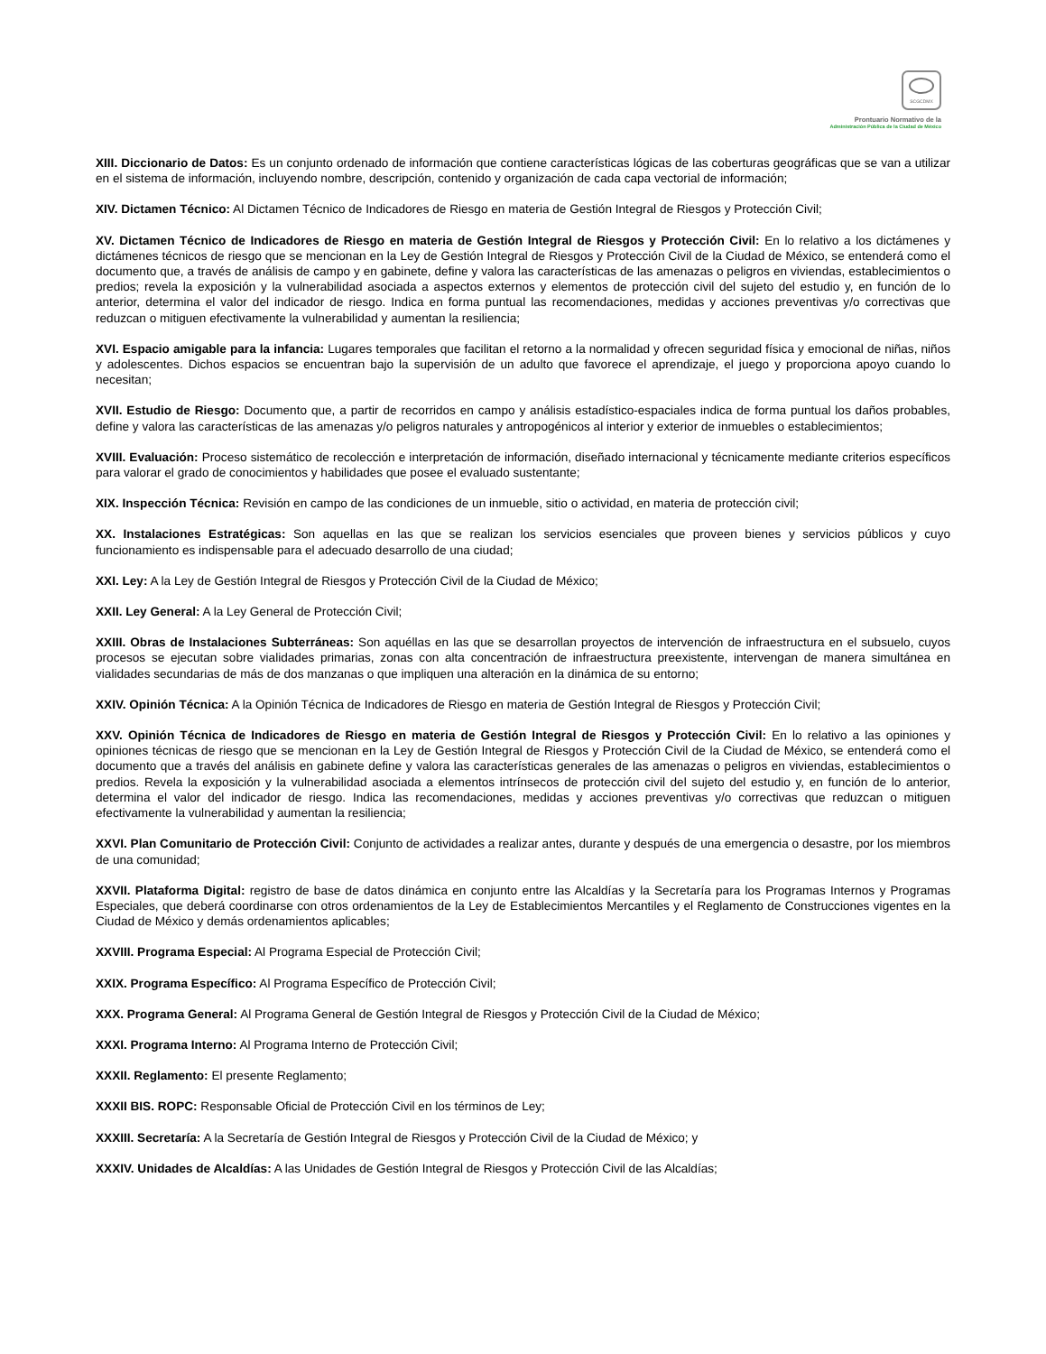SCGCDMX
Prontuario Normativo de la
Administración Pública de la Ciudad de México
XIII. Diccionario de Datos: Es un conjunto ordenado de información que contiene características lógicas de las coberturas geográficas que se van a utilizar en el sistema de información, incluyendo nombre, descripción, contenido y organización de cada capa vectorial de información;
XIV. Dictamen Técnico: Al Dictamen Técnico de Indicadores de Riesgo en materia de Gestión Integral de Riesgos y Protección Civil;
XV. Dictamen Técnico de Indicadores de Riesgo en materia de Gestión Integral de Riesgos y Protección Civil: En lo relativo a los dictámenes y dictámenes técnicos de riesgo que se mencionan en la Ley de Gestión Integral de Riesgos y Protección Civil de la Ciudad de México, se entenderá como el documento que, a través de análisis de campo y en gabinete, define y valora las características de las amenazas o peligros en viviendas, establecimientos o predios; revela la exposición y la vulnerabilidad asociada a aspectos externos y elementos de protección civil del sujeto del estudio y, en función de lo anterior, determina el valor del indicador de riesgo. Indica en forma puntual las recomendaciones, medidas y acciones preventivas y/o correctivas que reduzcan o mitiguen efectivamente la vulnerabilidad y aumentan la resiliencia;
XVI. Espacio amigable para la infancia: Lugares temporales que facilitan el retorno a la normalidad y ofrecen seguridad física y emocional de niñas, niños y adolescentes. Dichos espacios se encuentran bajo la supervisión de un adulto que favorece el aprendizaje, el juego y proporciona apoyo cuando lo necesitan;
XVII. Estudio de Riesgo: Documento que, a partir de recorridos en campo y análisis estadístico-espaciales indica de forma puntual los daños probables, define y valora las características de las amenazas y/o peligros naturales y antropogénicos al interior y exterior de inmuebles o establecimientos;
XVIII. Evaluación: Proceso sistemático de recolección e interpretación de información, diseñado internacional y técnicamente mediante criterios específicos para valorar el grado de conocimientos y habilidades que posee el evaluado sustentante;
XIX. Inspección Técnica: Revisión en campo de las condiciones de un inmueble, sitio o actividad, en materia de protección civil;
XX. Instalaciones Estratégicas: Son aquellas en las que se realizan los servicios esenciales que proveen bienes y servicios públicos y cuyo funcionamiento es indispensable para el adecuado desarrollo de una ciudad;
XXI. Ley: A la Ley de Gestión Integral de Riesgos y Protección Civil de la Ciudad de México;
XXII. Ley General: A la Ley General de Protección Civil;
XXIII. Obras de Instalaciones Subterráneas: Son aquéllas en las que se desarrollan proyectos de intervención de infraestructura en el subsuelo, cuyos procesos se ejecutan sobre vialidades primarias, zonas con alta concentración de infraestructura preexistente, intervengan de manera simultánea en vialidades secundarias de más de dos manzanas o que impliquen una alteración en la dinámica de su entorno;
XXIV. Opinión Técnica: A la Opinión Técnica de Indicadores de Riesgo en materia de Gestión Integral de Riesgos y Protección Civil;
XXV. Opinión Técnica de Indicadores de Riesgo en materia de Gestión Integral de Riesgos y Protección Civil: En lo relativo a las opiniones y opiniones técnicas de riesgo que se mencionan en la Ley de Gestión Integral de Riesgos y Protección Civil de la Ciudad de México, se entenderá como el documento que a través del análisis en gabinete define y valora las características generales de las amenazas o peligros en viviendas, establecimientos o predios. Revela la exposición y la vulnerabilidad asociada a elementos intrínsecos de protección civil del sujeto del estudio y, en función de lo anterior, determina el valor del indicador de riesgo. Indica las recomendaciones, medidas y acciones preventivas y/o correctivas que reduzcan o mitiguen efectivamente la vulnerabilidad y aumentan la resiliencia;
XXVI. Plan Comunitario de Protección Civil: Conjunto de actividades a realizar antes, durante y después de una emergencia o desastre, por los miembros de una comunidad;
XXVII. Plataforma Digital: registro de base de datos dinámica en conjunto entre las Alcaldías y la Secretaría para los Programas Internos y Programas Especiales, que deberá coordinarse con otros ordenamientos de la Ley de Establecimientos Mercantiles y el Reglamento de Construcciones vigentes en la Ciudad de México y demás ordenamientos aplicables;
XXVIII. Programa Especial: Al Programa Especial de Protección Civil;
XXIX. Programa Específico: Al Programa Específico de Protección Civil;
XXX. Programa General: Al Programa General de Gestión Integral de Riesgos y Protección Civil de la Ciudad de México;
XXXI. Programa Interno: Al Programa Interno de Protección Civil;
XXXII. Reglamento: El presente Reglamento;
XXXII BIS. ROPC: Responsable Oficial de Protección Civil en los términos de Ley;
XXXIII. Secretaría: A la Secretaría de Gestión Integral de Riesgos y Protección Civil de la Ciudad de México; y
XXXIV. Unidades de Alcaldías: A las Unidades de Gestión Integral de Riesgos y Protección Civil de las Alcaldías;